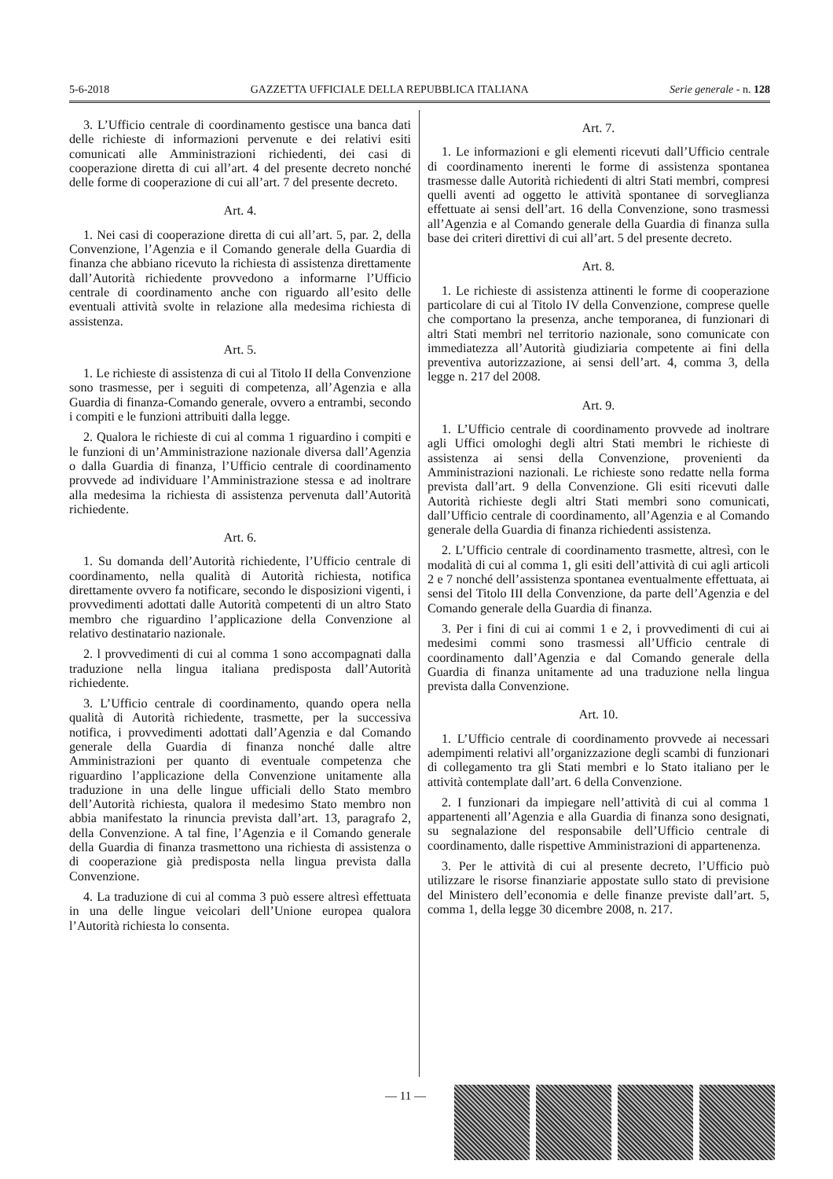5-6-2018 GAZZETTA UFFICIALE DELLA REPUBBLICA ITALIANA Serie generale - n. 128
3. L’Ufficio centrale di coordinamento gestisce una banca dati delle richieste di informazioni pervenute e dei relativi esiti comunicati alle Amministrazioni richiedenti, dei casi di cooperazione diretta di cui all’art. 4 del presente decreto nonché delle forme di cooperazione di cui all’art. 7 del presente decreto.
Art. 4.
1. Nei casi di cooperazione diretta di cui all’art. 5, par. 2, della Convenzione, l’Agenzia e il Comando generale della Guardia di finanza che abbiano ricevuto la richiesta di assistenza direttamente dall’Autorità richiedente provvedono a informarne l’Ufficio centrale di coordinamento anche con riguardo all’esito delle eventuali attività svolte in relazione alla medesima richiesta di assistenza.
Art. 5.
1. Le richieste di assistenza di cui al Titolo II della Convenzione sono trasmesse, per i seguiti di competenza, all’Agenzia e alla Guardia di finanza-Comando generale, ovvero a entrambi, secondo i compiti e le funzioni attribuiti dalla legge.
2. Qualora le richieste di cui al comma 1 riguardino i compiti e le funzioni di un’Amministrazione nazionale diversa dall’Agenzia o dalla Guardia di finanza, l’Ufficio centrale di coordinamento provvede ad individuare l’Amministrazione stessa e ad inoltrare alla medesima la richiesta di assistenza pervenuta dall’Autorità richiedente.
Art. 6.
1. Su domanda dell’Autorità richiedente, l’Ufficio centrale di coordinamento, nella qualità di Autorità richiesta, notifica direttamente ovvero fa notificare, secondo le disposizioni vigenti, i provvedimenti adottati dalle Autorità competenti di un altro Stato membro che riguardino l’applicazione della Convenzione al relativo destinatario nazionale.
2. l provvedimenti di cui al comma 1 sono accompagnati dalla traduzione nella lingua italiana predisposta dall’Autorità richiedente.
3. L’Ufficio centrale di coordinamento, quando opera nella qualità di Autorità richiedente, trasmette, per la successiva notifica, i provvedimenti adottati dall’Agenzia e dal Comando generale della Guardia di finanza nonché dalle altre Amministrazioni per quanto di eventuale competenza che riguardino l’applicazione della Convenzione unitamente alla traduzione in una delle lingue ufficiali dello Stato membro dell’Autorità richiesta, qualora il medesimo Stato membro non abbia manifestato la rinuncia prevista dall’art. 13, paragrafo 2, della Convenzione. A tal fine, l’Agenzia e il Comando generale della Guardia di finanza trasmettono una richiesta di assistenza o di cooperazione già predisposta nella lingua prevista dalla Convenzione.
4. La traduzione di cui al comma 3 può essere altresì effettuata in una delle lingue veicolari dell’Unione europea qualora l’Autorità richiesta lo consenta.
Art. 7.
1. Le informazioni e gli elementi ricevuti dall’Ufficio centrale di coordinamento inerenti le forme di assistenza spontanea trasmesse dalle Autorità richiedenti di altri Stati membri, compresi quelli aventi ad oggetto le attività spontanee di sorveglianza effettuate ai sensi dell’art. 16 della Convenzione, sono trasmessi all’Agenzia e al Comando generale della Guardia di finanza sulla base dei criteri direttivi di cui all’art. 5 del presente decreto.
Art. 8.
1. Le richieste di assistenza attinenti le forme di cooperazione particolare di cui al Titolo IV della Convenzione, comprese quelle che comportano la presenza, anche temporanea, di funzionari di altri Stati membri nel territorio nazionale, sono comunicate con immediatezza all’Autorità giudiziaria competente ai fini della preventiva autorizzazione, ai sensi dell’art. 4, comma 3, della legge n. 217 del 2008.
Art. 9.
1. L’Ufficio centrale di coordinamento provvede ad inoltrare agli Uffici omologhi degli altri Stati membri le richieste di assistenza ai sensi della Convenzione, provenienti da Amministrazioni nazionali. Le richieste sono redatte nella forma prevista dall’art. 9 della Convenzione. Gli esiti ricevuti dalle Autorità richieste degli altri Stati membri sono comunicati, dall’Ufficio centrale di coordinamento, all’Agenzia e al Comando generale della Guardia di finanza richiedenti assistenza.
2. L’Ufficio centrale di coordinamento trasmette, altresì, con le modalità di cui al comma 1, gli esiti dell’attività di cui agli articoli 2 e 7 nonché dell’assistenza spontanea eventualmente effettuata, ai sensi del Titolo III della Convenzione, da parte dell’Agenzia e del Comando generale della Guardia di finanza.
3. Per i fini di cui ai commi 1 e 2, i provvedimenti di cui ai medesimi commi sono trasmessi all’Ufficio centrale di coordinamento dall’Agenzia e dal Comando generale della Guardia di finanza unitamente ad una traduzione nella lingua prevista dalla Convenzione.
Art. 10.
1. L’Ufficio centrale di coordinamento provvede ai necessari adempimenti relativi all’organizzazione degli scambi di funzionari di collegamento tra gli Stati membri e lo Stato italiano per le attività contemplate dall’art. 6 della Convenzione.
2. I funzionari da impiegare nell’attività di cui al comma 1 appartenenti all’Agenzia e alla Guardia di finanza sono designati, su segnalazione del responsabile dell’Ufficio centrale di coordinamento, dalle rispettive Amministrazioni di appartenenza.
3. Per le attività di cui al presente decreto, l’Ufficio può utilizzare le risorse finanziarie appostate sullo stato di previsione del Ministero dell’economia e delle finanze previste dall’art. 5, comma 1, della legge 30 dicembre 2008, n. 217.
— 11 —